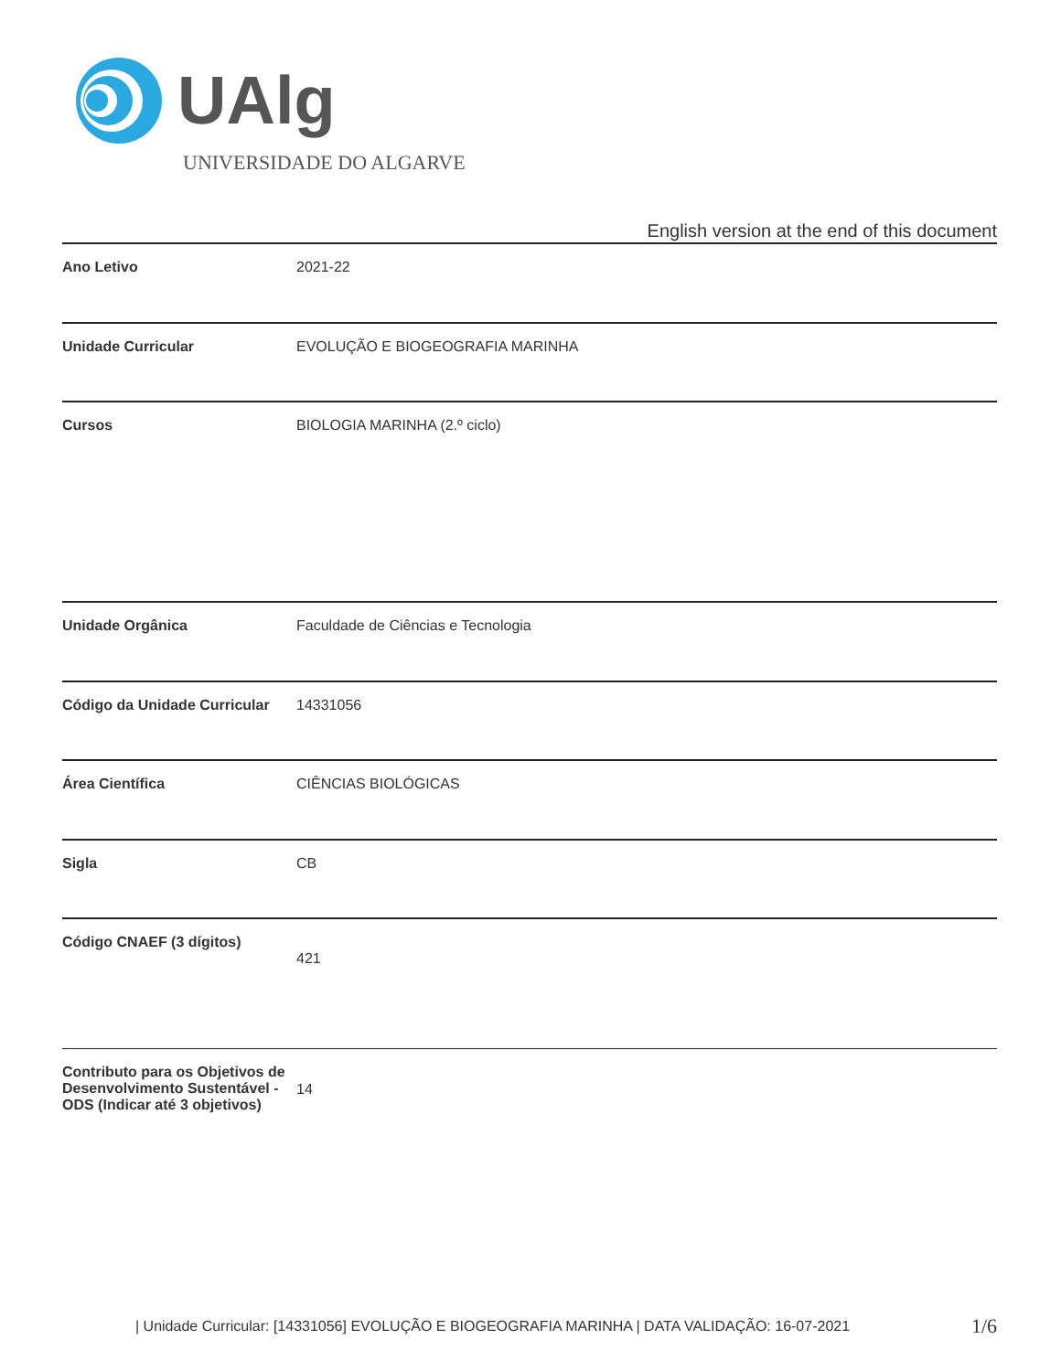UAlg
UNIVERSIDADE DO ALGARVE
English version at the end of this document
| Ano Letivo | 2021-22 |
| Unidade Curricular | EVOLUÇÃO E BIOGEOGRAFIA MARINHA |
| Cursos | BIOLOGIA MARINHA (2.º ciclo) |
| Unidade Orgânica | Faculdade de Ciências e Tecnologia |
| Código da Unidade Curricular | 14331056 |
| Área Científica | CIÊNCIAS BIOLÓGICAS |
| Sigla | CB |
| Código CNAEF (3 dígitos) | 421 |
| Contributo para os Objetivos de Desenvolvimento Sustentável - ODS (Indicar até 3 objetivos) | 14 |
| Unidade Curricular: [14331056] EVOLUÇÃO E BIOGEOGRAFIA MARINHA | DATA VALIDAÇÃO: 16-07-2021
1/6